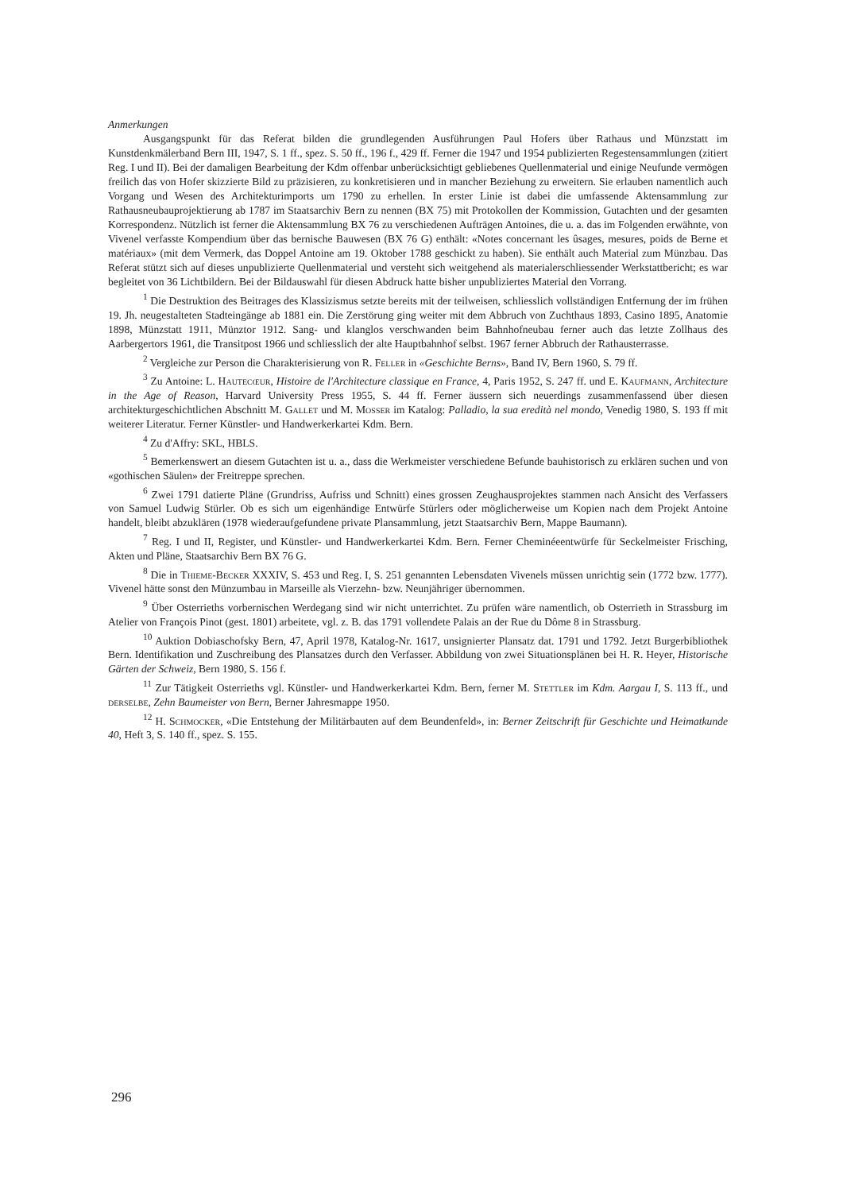Anmerkungen
Ausgangspunkt für das Referat bilden die grundlegenden Ausführungen Paul Hofers über Rathaus und Münzstatt im Kunstdenkmälerband Bern III, 1947, S. 1 ff., spez. S. 50 ff., 196 f., 429 ff. Ferner die 1947 und 1954 publizierten Regestensammlungen (zitiert Reg. I und II). Bei der damaligen Bearbeitung der Kdm offenbar unberücksichtigt gebliebenes Quellenmaterial und einige Neufunde vermögen freilich das von Hofer skizzierte Bild zu präzisieren, zu konkretisieren und in mancher Beziehung zu erweitern. Sie erlauben namentlich auch Vorgang und Wesen des Architekturimports um 1790 zu erhellen. In erster Linie ist dabei die umfassende Aktensammlung zur Rathausneubauprojektierung ab 1787 im Staatsarchiv Bern zu nennen (BX 75) mit Protokollen der Kommission, Gutachten und der gesamten Korrespondenz. Nützlich ist ferner die Aktensammlung BX 76 zu verschiedenen Aufträgen Antoines, die u. a. das im Folgenden erwähnte, von Vivenel verfasste Kompendium über das bernische Bauwesen (BX 76 G) enthält: «Notes concernant les ûsages, mesures, poids de Berne et matériaux» (mit dem Vermerk, das Doppel Antoine am 19. Oktober 1788 geschickt zu haben). Sie enthält auch Material zum Münzbau. Das Referat stützt sich auf dieses unpublizierte Quellenmaterial und versteht sich weitgehend als materialerschliessender Werkstattbericht; es war begleitet von 36 Lichtbildern. Bei der Bildauswahl für diesen Abdruck hatte bisher unpubliziertes Material den Vorrang.
<sup>1</sup> Die Destruktion des Beitrages des Klassizismus setzte bereits mit der teilweisen, schliesslich vollständigen Entfernung der im frühen 19. Jh. neugestalteten Stadteingänge ab 1881 ein. Die Zerstörung ging weiter mit dem Abbruch von Zuchthaus 1893, Casino 1895, Anatomie 1898, Münzstatt 1911, Münztor 1912. Sang- und klanglos verschwanden beim Bahnhofneubau ferner auch das letzte Zollhaus des Aarbergertors 1961, die Transitpost 1966 und schliesslich der alte Hauptbahnhof selbst. 1967 ferner Abbruch der Rathausterrasse.
<sup>2</sup> Vergleiche zur Person die Charakterisierung von R. Feller in «Geschichte Berns», Band IV, Bern 1960, S. 79 ff.
<sup>3</sup> Zu Antoine: L. Hautecœur, Histoire de l'Architecture classique en France, 4, Paris 1952, S. 247 ff. und E. Kaufmann, Architecture in the Age of Reason, Harvard University Press 1955, S. 44 ff. Ferner äussern sich neuerdings zusammenfassend über diesen architekturgeschichtlichen Abschnitt M. Gallet und M. Mosser im Katalog: Palladio, la sua eredità nel mondo, Venedig 1980, S. 193 ff mit weiterer Literatur. Ferner Künstler- und Handwerkerkartei Kdm. Bern.
<sup>4</sup> Zu d'Affry: SKL, HBLS.
<sup>5</sup> Bemerkenswert an diesem Gutachten ist u. a., dass die Werkmeister verschiedene Befunde bauhistorisch zu erklären suchen und von «gothischen Säulen» der Freitreppe sprechen.
<sup>6</sup> Zwei 1791 datierte Pläne (Grundriss, Aufriss und Schnitt) eines grossen Zeughausprojektes stammen nach Ansicht des Verfassers von Samuel Ludwig Stürler. Ob es sich um eigenhändige Entwürfe Stürlers oder möglicherweise um Kopien nach dem Projekt Antoine handelt, bleibt abzuklären (1978 wiederaufgefundene private Plansammlung, jetzt Staatsarchiv Bern, Mappe Baumann).
<sup>7</sup> Reg. I und II, Register, und Künstler- und Handwerkerkartei Kdm. Bern. Ferner Cheminéeentwürfe für Seckelmeister Frisching, Akten und Pläne, Staatsarchiv Bern BX 76 G.
<sup>8</sup> Die in Thieme-Becker XXXIV, S. 453 und Reg. I, S. 251 genannten Lebensdaten Vivenels müssen unrichtig sein (1772 bzw. 1777). Vivenel hätte sonst den Münzumbau in Marseille als Vierzehn- bzw. Neunjähriger übernommen.
<sup>9</sup> Über Osterrieths vorbernischen Werdegang sind wir nicht unterrichtet. Zu prüfen wäre namentlich, ob Osterrieth in Strassburg im Atelier von François Pinot (gest. 1801) arbeitete, vgl. z. B. das 1791 vollendete Palais an der Rue du Dôme 8 in Strassburg.
<sup>10</sup> Auktion Dobiaschofsky Bern, 47, April 1978, Katalog-Nr. 1617, unsignierter Plansatz dat. 1791 und 1792. Jetzt Burgerbibliothek Bern. Identifikation und Zuschreibung des Plansatzes durch den Verfasser. Abbildung von zwei Situationsplänen bei H. R. Heyer, Historische Gärten der Schweiz, Bern 1980, S. 156 f.
<sup>11</sup> Zur Tätigkeit Osterrieths vgl. Künstler- und Handwerkerkartei Kdm. Bern, ferner M. Stettler im Kdm. Aargau I, S. 113 ff., und derselbe, Zehn Baumeister von Bern, Berner Jahresmappe 1950.
<sup>12</sup> H. Schmocker, «Die Entstehung der Militärbauten auf dem Beundenfeld», in: Berner Zeitschrift für Geschichte und Heimatkunde 40, Heft 3, S. 140 ff., spez. S. 155.
296